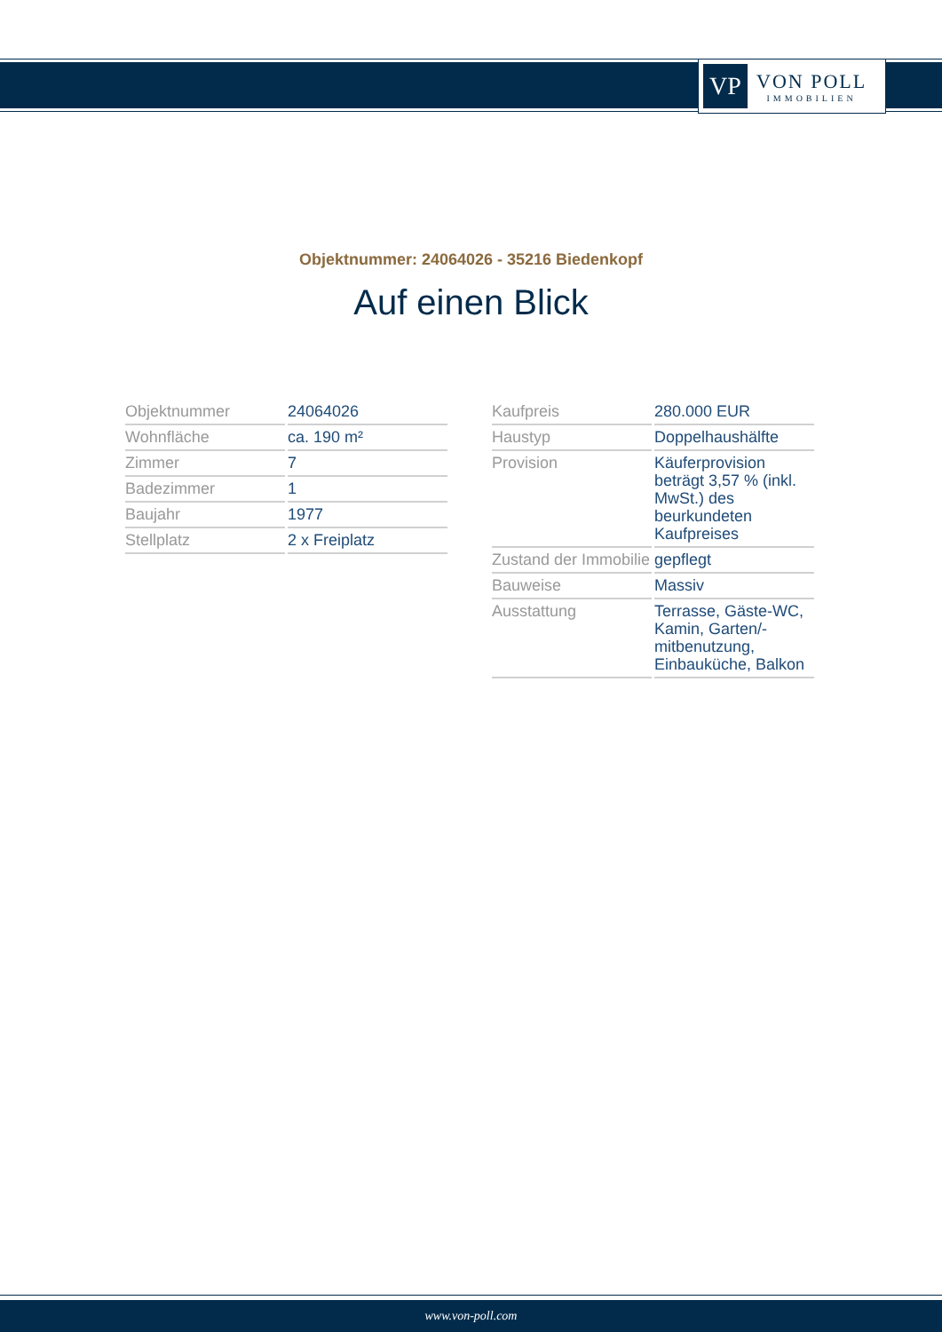VP
VON POLL
IMMOBILIEN
Objektnummer: 24064026 - 35216 Biedenkopf
Auf einen Blick
| Objektnummer | 24064026 |
| Wohnfläche | ca. 190 m² |
| Zimmer | 7 |
| Badezimmer | 1 |
| Baujahr | 1977 |
| Stellplatz | 2 x Freiplatz |
| Kaufpreis | 280.000 EUR |
| Haustyp | Doppelhaushälfte |
| Provision | Käuferprovision beträgt 3,57 % (inkl. MwSt.) des beurkundeten Kaufpreises |
| Zustand der Immobilie | gepflegt |
| Bauweise | Massiv |
| Ausstattung | Terrasse, Gäste-WC, Kamin, Garten/-mitbenutzung, Einbauküche, Balkon |
www.von-poll.com